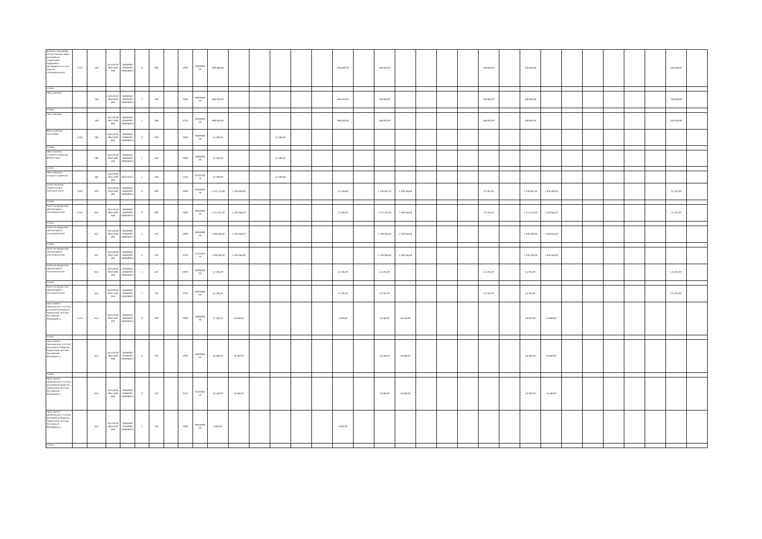| выплата стипендий, осуществление иных расходов на социальную поддержку обучающихся за счет средств стипендиального | 2220 | 340 | 00.0.00.00 000.0.000 000 | 00000000 00000000 00000000 0 | 0 | 000 | | 0000 | 00000000 00 | 996 600,00 | | | | | | 996 600,00 | | 349 600,00 | | | | | 349 600,00 | | 349 600,00 | | | | | | | 349 600,00 | |
| из них: | | | | | | | | | | | | | | | | | | | | | | | | | | | | | | | | | |
| иные расходы | | 340 | 00.0.00.00 000.0.000 000 | 00000000 00000000 00000000 0 | 2 | 296 | | 0000 | 00000000 00 | 996 600,00 | | | | | | 996 600,00 | | 349 600,00 | | | | | 349 600,00 | | 349 600,00 | | | | | | | 349 600,00 | |
| из них: | | | | | | | | | | | | | | | | | | | | | | | | | | | | | | | | | |
| иные расходы | | 340 | 00.0.00.00 000.1.000 000 | 00000000 00000000 00000000 0 | 2 | 296 | | 0704 | 00000000 00 | 996 600,00 | | | | | | 996 600,00 | | 349 600,00 | | | | | 349 600,00 | | 349 600,00 | | | | | | | 349 600,00 | |
| Иные выплаты населению | 2240 | 360 | 00.0.00.00 000.0.000 000 | 00000000 00000000 00000000 0 | 0 | 000 | | 0000 | 00000000 00 | 53 300,00 | | | 53 300,00 | | | | | | | | | | | | | | | | | | | | |
| из них: | | | | | | | | | | | | | | | | | | | | | | | | | | | | | | | | | |
| иные выплаты текущего характера физическим | | 360 | 00.0.00.00 000.0.000 000 | 00000000 00000000 00000000 0 | 5 | 296 | | 0000 | 00000000 00 | 53 300,00 | | | 53 300,00 | | | | | | | | | | | | | | | | | | | | |
| из них: | | | | | | | | | | | | | | | | | | | | | | | | | | | | | | | | | |
| иные выплаты текущего характера | | 360 | 00.0.00.00 000.1.000 000 | 83021050 1 | 5 | 296 | | 0704 | 022022H1 70 | 53 300,00 | | | 53 300,00 | | | | | | | | | | | | | | | | | | | | |
| уплата налогов, сборов и иных платежей, всего | 2300 | 850 | 00.0.00.00 000.0.000 000 | 00000000 00000000 00000000 0 | 0 | 000 | | 0000 | 00000000 00 | 1 243 732,69 | 1 208 406,00 | | | | | 35 326,69 | | 1 240 697,00 | 1 208 406,00 | | | | 32 291,00 | | 1 240 697,00 | 1 208 406,00 | | | | | | 32 291,00 | |
| из них: | | | | | | | | | | | | | | | | | | | | | | | | | | | | | | | | | |
| налог на имущество организаций и земельный налог | 2310 | 851 | 00.0.00.00 000.0.000 000 | 00000000 00000000 00000000 0 | 0 | 000 | | 0000 | 00000000 00 | 1 222 337,00 | 1 190 046,00 | | | | | 32 291,00 | | 1 222 337,00 | 1 190 046,00 | | | | 32 291,00 | | 1 222 337,00 | 1 190 046,00 | | | | | | 32 291,00 | |
| из них: | | | | | | | | | | | | | | | | | | | | | | | | | | | | | | | | | |
| налог на имущество организаций и земельный налог | | 851 | 00.0.00.00 000.0.000 000 | 00000000 00000000 00000000 0 | 4 | 291 | | 0000 | 00000000 00 | 1 190 046,00 | 1 190 046,00 | | | | | | | 1 190 046,00 | 1 190 046,00 | | | | | | 1 190 046,00 | 1 190 046,00 | | | | | | | |
| из них: | | | | | | | | | | | | | | | | | | | | | | | | | | | | | | | | | |
| налог на имущество организаций и земельный налог | | 851 | 00.0.00.00 000.1.000 000 | 00000000 00000000 00000000 0 | 4 | 291 | | 0704 | 02201001 10 | 1 190 046,00 | 1 190 046,00 | | | | | | | 1 190 046,00 | 1 190 046,00 | | | | | | 1 190 046,00 | 1 190 046,00 | | | | | | | |
| налог на имущество организаций и земельный налог | | 851 | 00.0.00.00 000.0.000 000 | 00000000 00000000 00000000 0 | 2 | 291 | | 0000 | 00000000 00 | 32 291,00 | | | | | | 32 291,00 | | 32 291,00 | | | | | 32 291,00 | | 32 291,00 | | | | | | | 32 291,00 | |
| из них: | | | | | | | | | | | | | | | | | | | | | | | | | | | | | | | | | |
| налог на имущество организаций и земельный налог | | 851 | 00.0.00.00 000.1.000 000 | 00000000 00000000 00000000 0 | 2 | 291 | | 0704 | 00000000 00 | 32 291,00 | | | | | | 32 291,00 | | 32 291,00 | | | | | 32 291,00 | | 32 291,00 | | | | | | | 32 291,00 | |
| иные налоги (включаемые в состав расходов) в бюджеты бюджетной системы Российской Федерации, а | 2320 | 852 | 00.0.00.00 000.0.000 000 | 00000000 00000000 00000000 0 | 0 | 000 | | 0000 | 00000000 00 | 21 360,00 | 18 360,00 | | | | | 3 000,00 | | 18 360,00 | 18 360,00 | | | | | | 18 360,00 | 18 360,00 | | | | | | | |
| из них: | | | | | | | | | | | | | | | | | | | | | | | | | | | | | | | | | |
| иные налоги (включаемые в состав расходов) в бюджеты бюджетной системы Российской Федерации, а | | 852 | 00.0.00.00 000.0.000 000 | 00000000 00000000 00000000 0 | 4 | 291 | | 0000 | 00000000 00 | 18 360,00 | 18 360,00 | | | | | | | 18 360,00 | 18 360,00 | | | | | | 18 360,00 | 18 360,00 | | | | | | | |
| из них: | | | | | | | | | | | | | | | | | | | | | | | | | | | | | | | | | |
| иные налоги (включаемые в состав расходов) в бюджеты бюджетной системы Российской Федерации, а | | 852 | 00.0.00.00 000.1.000 000 | 00000000 00000000 00000000 0 | 4 | 291 | | 0704 | 02201001 10 | 18 360,00 | 18 360,00 | | | | | | | 18 360,00 | 18 360,00 | | | | | | 18 360,00 | 18 360,00 | | | | | | | |
| иные налоги (включаемые в состав расходов) в бюджеты бюджетной системы Российской Федерации, а | | 852 | 00.0.00.00 000.0.000 000 | 00000000 00000000 00000000 0 | 2 | 291 | | 0000 | 00000000 00 | 3 000,00 | | | | | | 3 000,00 | | | | | | | | | | | | | | | | | |
| из них: | | | | | | | | | | | | | | | | | | | | | | | | | | | | | | | | | |